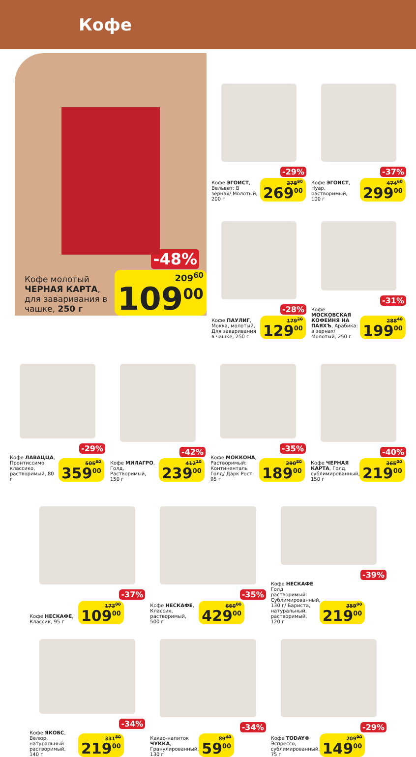Кофе
-48%
Кофе молотый ЧЕРНАЯ КАРТА, для заваривания в чашке, 250 г
209<sup>60</sup>
109<sup>00</sup>
-29%
Кофе ЭГОИСТ, Вельвет: В зернах/ Молотый, 200 г
378<sup>90</sup>
269<sup>00</sup>
-37%
Кофе ЭГОИСТ, Нуар, растворимый, 100 г
474<sup>60</sup>
299<sup>00</sup>
-28%
Кофе ПАУЛИГ, Мокка, молотый, Для заваривания в чашке, 250 г
179<sup>20</sup>
129<sup>00</sup>
-31%
Кофе МОСКОВСКАЯ КОФЕЙНЯ НА ПАЯХЪ, Арабика: в зернах/ Молотый, 250 г
288<sup>40</sup>
199<sup>00</sup>
-29%
Кофе ЛАВАЦЦА, Пронтиссимо классико, растворимый, 80 г
505<sup>60</sup>
359<sup>00</sup>
-42%
Кофе МИЛАГРО, Голд, Растворимый, 150 г
412<sup>10</sup>
239<sup>00</sup>
-35%
Кофе МОККОНА, Растворимый: Континенталь Голд/ Дарк Рост, 95 г
290<sup>80</sup>
189<sup>00</sup>
-40%
Кофе ЧЕРНАЯ КАРТА, Голд, сублимированный, 150 г
365<sup>00</sup>
219<sup>00</sup>
-37%
Кофе НЕСКАФЕ, Классик, 95 г
173<sup>00</sup>
109<sup>00</sup>
-35%
Кофе НЕСКАФЕ, Классик, растворимый, 500 г
660<sup>00</sup>
429<sup>00</sup>
-39%
Кофе НЕСКАФЕ Голд растворимый: Сублимированный, 130 г/ Бариста, натуральный, растворимый, 120 г
359<sup>00</sup>
219<sup>00</sup>
-34%
Кофе ЯКОБС, Велюр, натуральный растворимый, 140 г
331<sup>80</sup>
219<sup>00</sup>
-34%
Какао-напиток ЧУККА, Гранулированный, 130 г
89<sup>40</sup>
59<sup>00</sup>
-29%
Кофе TODAY® Эспрессо, сублимированный, 75 г
209<sup>90</sup>
149<sup>00</sup>